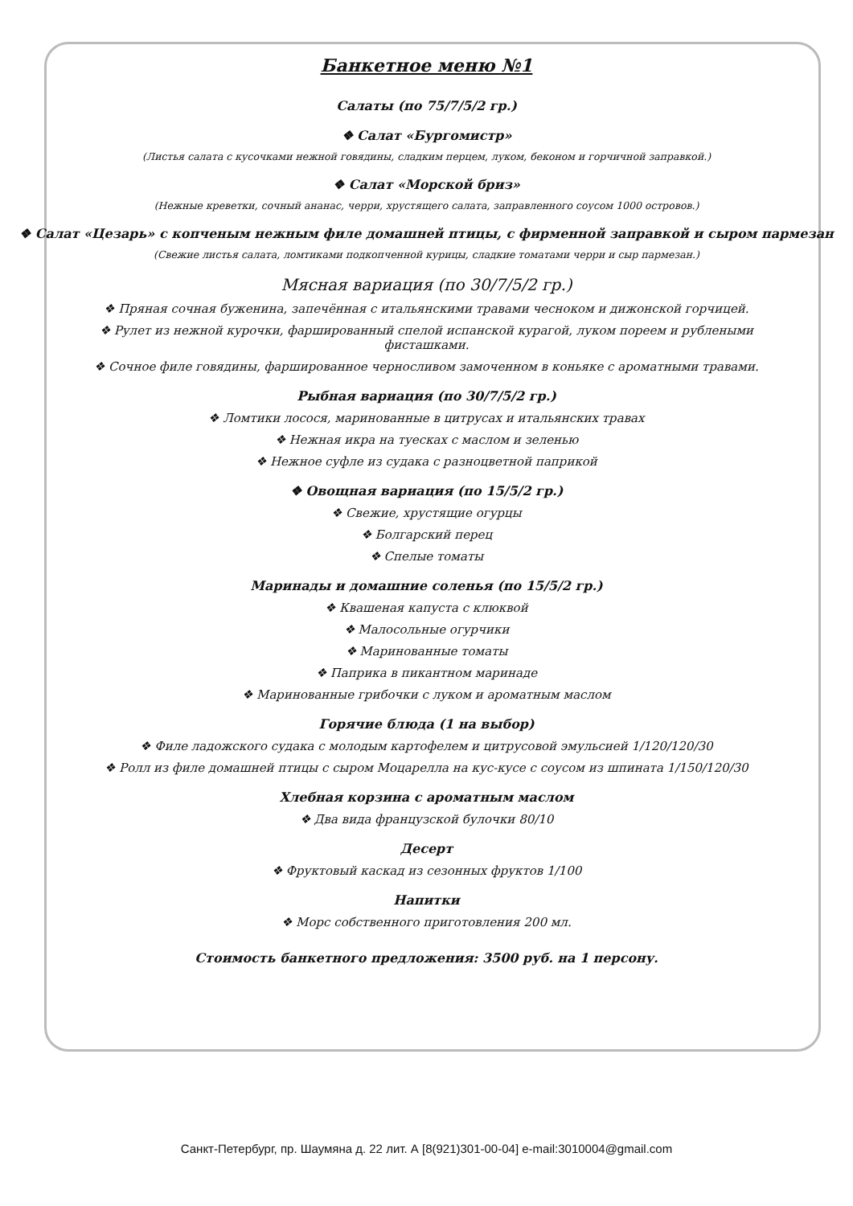Банкетное меню №1
Салаты (по 75/7/5/2 гр.)
❖ Салат «Бургомистр»
(Листья салата с кусочками нежной говядины, сладким перцем, луком, беконом и горчичной заправкой.)
❖ Салат «Морской бриз»
(Нежные креветки, сочный ананас, черри, хрустящего салата, заправленного соусом 1000 островов.)
❖ Салат «Цезарь» с копченым нежным филе домашней птицы, с фирменной заправкой и сыром пармезан
(Свежие листья салата, ломтиками подкопченной курицы, сладкие томатами черри и сыр пармезан.)
Мясная вариация (по 30/7/5/2 гр.)
❖ Пряная сочная буженина, запечённая с итальянскими травами чесноком и дижонской горчицей.
❖ Рулет из нежной курочки, фаршированный спелой испанской курагой, луком пореем и рублеными
фисташками.
❖ Сочное филе говядины, фаршированное черносливом замоченном в коньяке с ароматными травами.
Рыбная вариация (по 30/7/5/2 гр.)
❖ Ломтики лосося, маринованные в цитрусах и итальянских травах
❖ Нежная икра на туесках с маслом и зеленью
❖ Нежное суфле из судака с разноцветной паприкой
❖ Овощная вариация (по 15/5/2 гр.)
❖ Свежие, хрустящие огурцы
❖ Болгарский перец
❖ Спелые томаты
Маринады и домашние соленья (по 15/5/2 гр.)
❖ Квашеная капуста с клюквой
❖ Малосольные огурчики
❖ Маринованные томаты
❖ Паприка в пикантном маринаде
❖ Маринованные грибочки с луком и ароматным маслом
Горячие блюда (1 на выбор)
❖ Филе ладожского судака с молодым картофелем и цитрусовой эмульсией 1/120/120/30
❖ Ролл из филе домашней птицы с сыром Моцарелла на кус-кусе с соусом из шпината 1/150/120/30
Хлебная корзина с ароматным маслом
❖ Два вида французской булочки 80/10
Десерт
❖ Фруктовый каскад из сезонных фруктов 1/100
Напитки
❖ Морс собственного приготовления 200 мл.
Стоимость банкетного предложения: 3500 руб. на 1 персону.
Санкт-Петербург, пр. Шаумяна д. 22 лит. А [8(921)301-00-04] e-mail:3010004@gmail.com